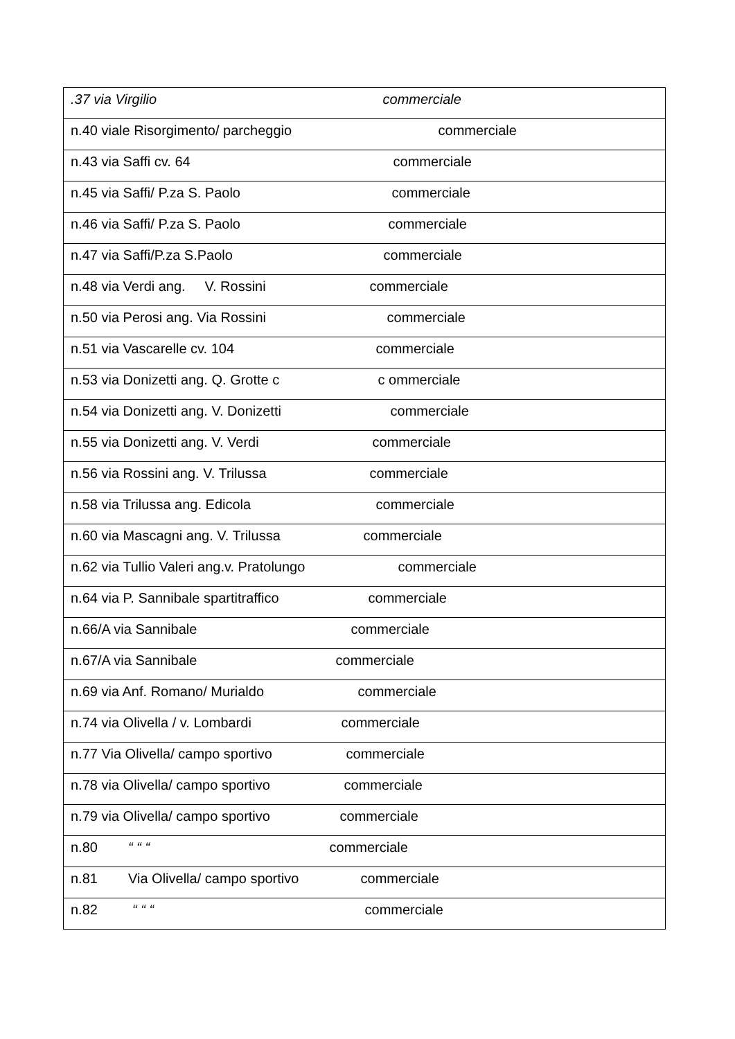| .37 via Virgilio commerciale |
| n.40 viale Risorgimento/ parcheggio commerciale |
| n.43 via Saffi cv. 64 commerciale |
| n.45 via Saffi/ P.za S. Paolo commerciale |
| n.46 via Saffi/ P.za S. Paolo commerciale |
| n.47 via Saffi/P.za S.Paolo commerciale |
| n.48 via Verdi ang. V. Rossini commerciale |
| n.50 via Perosi ang. Via Rossini commerciale |
| n.51 via Vascarelle cv. 104 commerciale |
| n.53 via Donizetti ang. Q. Grotte c c ommerciale |
| n.54 via Donizetti ang. V. Donizetti commerciale |
| n.55 via Donizetti ang. V. Verdi commerciale |
| n.56 via Rossini ang. V. Trilussa commerciale |
| n.58 via Trilussa ang. Edicola commerciale |
| n.60 via Mascagni ang. V. Trilussa commerciale |
| n.62 via Tullio Valeri ang.v. Pratolungo commerciale |
| n.64 via P. Sannibale spartitraffico commerciale |
| n.66/A via Sannibale commerciale |
| n.67/A via Sannibale commerciale |
| n.69 via Anf. Romano/ Murialdo commerciale |
| n.74 via Olivella / v. Lombardi commerciale |
| n.77 Via Olivella/ campo sportivo commerciale |
| n.78 via Olivella/ campo sportivo commerciale |
| n.79 via Olivella/ campo sportivo commerciale |
| n.80 “ “ “ commerciale |
| n.81 Via Olivella/ campo sportivo commerciale |
| n.82 “ “ “ commerciale |